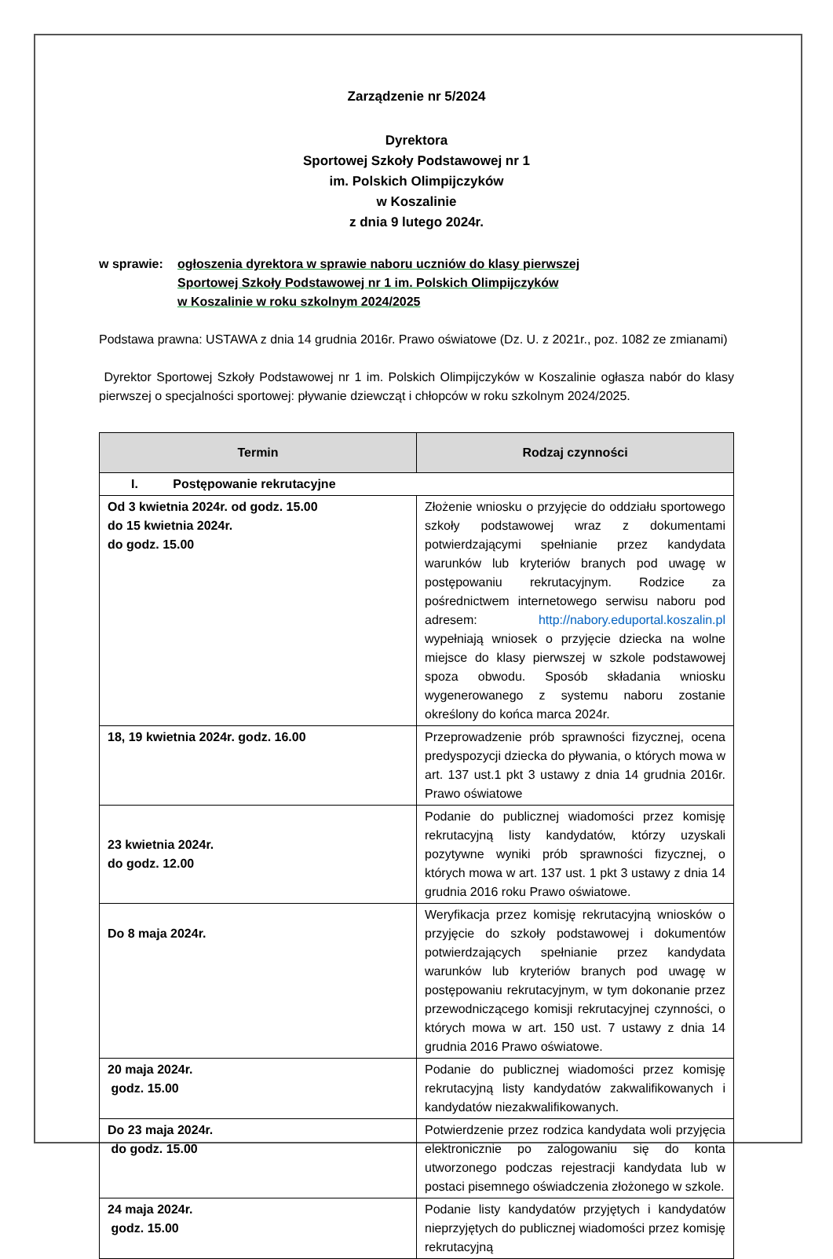Zarządzenie nr 5/2024
Dyrektora
Sportowej Szkoły Podstawowej nr 1
im. Polskich Olimpijczyków
w Koszalinie
z dnia 9 lutego 2024r.
w sprawie: ogłoszenia dyrektora w sprawie naboru uczniów do klasy pierwszej
Sportowej Szkoły Podstawowej nr 1 im. Polskich Olimpijczyków
w Koszalinie w roku szkolnym 2024/2025
Podstawa prawna: USTAWA z dnia 14 grudnia 2016r. Prawo oświatowe (Dz. U. z 2021r., poz. 1082 ze zmianami)
Dyrektor Sportowej Szkoły Podstawowej nr 1 im. Polskich Olimpijczyków w Koszalinie ogłasza nabór do klasy pierwszej o specjalności sportowej: pływanie dziewcząt i chłopców w roku szkolnym 2024/2025.
| Termin | | Rodzaj czynności |
| --- | --- | --- |
| I. Postępowanie rekrutacyjne | | |
| Od 3 kwietnia 2024r. od godz. 15.00 do 15 kwietnia 2024r. do godz. 15.00 | Złożenie wniosku o przyjęcie do oddziału sportowego szkoły podstawowej wraz z dokumentami potwierdzającymi spełnianie przez kandydata warunków lub kryteriów branych pod uwagę w postępowaniu rekrutacyjnym. Rodzice za pośrednictwem internetowego serwisu naboru pod adresem: http://nabory.eduportal.koszalin.pl wypełniają wniosek o przyjęcie dziecka na wolne miejsce do klasy pierwszej w szkole podstawowej spoza obwodu. Sposób składania wniosku wygenerowanego z systemu naboru zostanie określony do końca marca 2024r. | |
| 18, 19 kwietnia 2024r. godz. 16.00 | Przeprowadzenie prób sprawności fizycznej, ocena predyspozycji dziecka do pływania, o których mowa w art. 137 ust.1 pkt 3 ustawy z dnia 14 grudnia 2016r. Prawo oświatowe | |
| 23 kwietnia 2024r. do godz. 12.00 | Podanie do publicznej wiadomości przez komisję rekrutacyjną listy kandydatów, którzy uzyskali pozytywne wyniki prób sprawności fizycznej, o których mowa w art. 137 ust. 1 pkt 3 ustawy z dnia 14 grudnia 2016 roku Prawo oświatowe. | |
| Do 8 maja 2024r. | Weryfikacja przez komisję rekrutacyjną wniosków o przyjęcie do szkoły podstawowej i dokumentów potwierdzających spełnianie przez kandydata warunków lub kryteriów branych pod uwagę w postępowaniu rekrutacyjnym, w tym dokonanie przez przewodniczącego komisji rekrutacyjnej czynności, o których mowa w art. 150 ust. 7 ustawy z dnia 14 grudnia 2016 Prawo oświatowe. | |
| 20 maja 2024r. godz. 15.00 | Podanie do publicznej wiadomości przez komisję rekrutacyjną listy kandydatów zakwalifikowanych i kandydatów niezakwalifikowanych. | |
| Do 23 maja 2024r. do godz. 15.00 | Potwierdzenie przez rodzica kandydata woli przyjęcia elektronicznie po zalogowaniu się do konta utworzonego podczas rejestracji kandydata lub w postaci pisemnego oświadczenia złożonego w szkole. | |
| 24 maja 2024r. godz. 15.00 | Podanie listy kandydatów przyjętych i kandydatów nieprzyjętych do publicznej wiadomości przez komisję rekrutacyjną | |